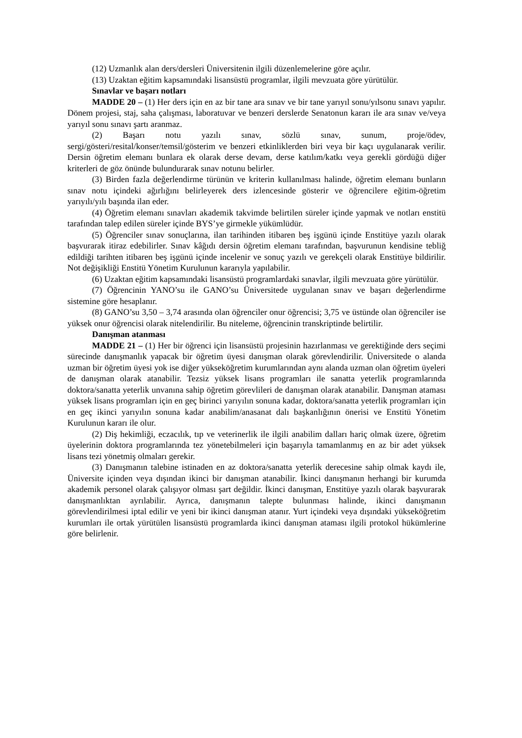(12) Uzmanlık alan ders/dersleri Üniversitenin ilgili düzenlemelerine göre açılır.
(13) Uzaktan eğitim kapsamındaki lisansüstü programlar, ilgili mevzuata göre yürütülür.
Sınavlar ve başarı notları
MADDE 20 – (1) Her ders için en az bir tane ara sınav ve bir tane yarıyıl sonu/yılsonu sınavı yapılır. Dönem projesi, staj, saha çalışması, laboratuvar ve benzeri derslerde Senatonun kararı ile ara sınav ve/veya yarıyıl sonu sınavı şartı aranmaz.
(2) Başarı notu yazılı sınav, sözlü sınav, sunum, proje/ödev, sergi/gösteri/resital/konser/temsil/gösterim ve benzeri etkinliklerden biri veya bir kaçı uygulanarak verilir. Dersin öğretim elemanı bunlara ek olarak derse devam, derse katılım/katkı veya gerekli gördüğü diğer kriterleri de göz önünde bulundurarak sınav notunu belirler.
(3) Birden fazla değerlendirme türünün ve kriterin kullanılması halinde, öğretim elemanı bunların sınav notu içindeki ağırlığını belirleyerek ders izlencesinde gösterir ve öğrencilere eğitim-öğretim yarıyılı/yılı başında ilan eder.
(4) Öğretim elemanı sınavları akademik takvimde belirtilen süreler içinde yapmak ve notları enstitü tarafından talep edilen süreler içinde BYS’ye girmekle yükümlüdür.
(5) Öğrenciler sınav sonuçlarına, ilan tarihinden itibaren beş işgünü içinde Enstitüye yazılı olarak başvurarak itiraz edebilirler. Sınav kâğıdı dersin öğretim elemanı tarafından, başvurunun kendisine tebliğ edildiği tarihten itibaren beş işgünü içinde incelenir ve sonuç yazılı ve gerekçeli olarak Enstitüye bildirilir. Not değişikliği Enstitü Yönetim Kurulunun kararıyla yapılabilir.
(6) Uzaktan eğitim kapsamındaki lisansüstü programlardaki sınavlar, ilgili mevzuata göre yürütülür.
(7) Öğrencinin YANO’su ile GANO’su Üniversitede uygulanan sınav ve başarı değerlendirme sistemine göre hesaplanır.
(8) GANO’su 3,50 – 3,74 arasında olan öğrenciler onur öğrencisi; 3,75 ve üstünde olan öğrenciler ise yüksek onur öğrencisi olarak nitelendirilir. Bu niteleme, öğrencinin transkriptinde belirtilir.
Danışman atanması
MADDE 21 – (1) Her bir öğrenci için lisansüstü projesinin hazırlanması ve gerektiğinde ders seçimi sürecinde danışmanlık yapacak bir öğretim üyesi danışman olarak görevlendirilir. Üniversitede o alanda uzman bir öğretim üyesi yok ise diğer yükseköğretim kurumlarından aynı alanda uzman olan öğretim üyeleri de danışman olarak atanabilir. Tezsiz yüksek lisans programları ile sanatta yeterlik programlarında doktora/sanatta yeterlik unvanına sahip öğretim görevlileri de danışman olarak atanabilir. Danışman ataması yüksek lisans programları için en geç birinci yarıyılın sonuna kadar, doktora/sanatta yeterlik programları için en geç ikinci yarıyılın sonuna kadar anabilim/anasanat dalı başkanlığının önerisi ve Enstitü Yönetim Kurulunun kararı ile olur.
(2) Diş hekimliği, eczacılık, tıp ve veterinerlik ile ilgili anabilim dalları hariç olmak üzere, öğretim üyelerinin doktora programlarında tez yönetebilmeleri için başarıyla tamamlanmış en az bir adet yüksek lisans tezi yönetmiş olmaları gerekir.
(3) Danışmanın talebine istinaden en az doktora/sanatta yeterlik derecesine sahip olmak kaydı ile, Üniversite içinden veya dışından ikinci bir danışman atanabilir. İkinci danışmanın herhangi bir kurumda akademik personel olarak çalışıyor olması şart değildir. İkinci danışman, Enstitüye yazılı olarak başvurarak danışmanlıktan ayrılabilir. Ayrıca, danışmanın talepte bulunması halinde, ikinci danışmanın görevlendirilmesi iptal edilir ve yeni bir ikinci danışman atanır. Yurt içindeki veya dışındaki yükseköğretim kurumları ile ortak yürütülen lisansüstü programlarda ikinci danışman ataması ilgili protokol hükümlerine göre belirlenir.